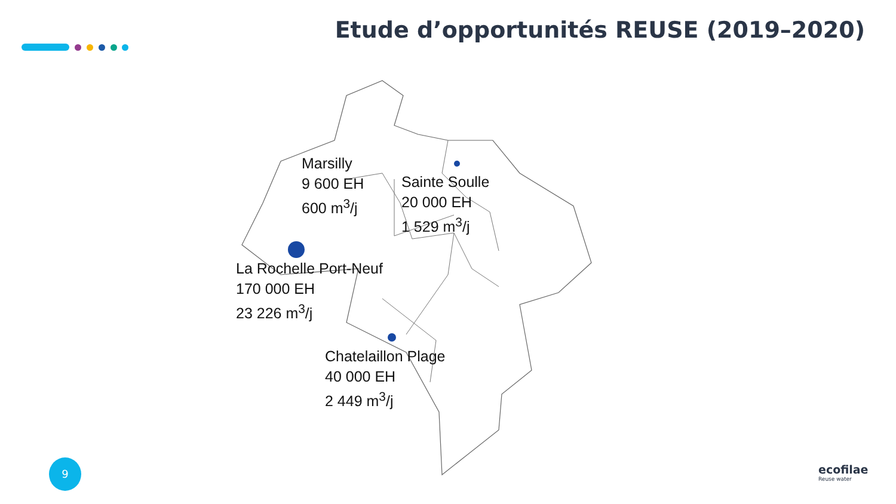Etude d’opportunités REUSE (2019–2020)
Marsilly
9 600 EH
600 m<sup>3</sup>/j
Sainte Soulle
20 000 EH
1 529 m<sup>3</sup>/j
La Rochelle Port-Neuf
170 000 EH
23 226 m<sup>3</sup>/j
Chatelaillon Plage
40 000 EH
2 449 m<sup>3</sup>/j
9 ecofilae
Reuse water